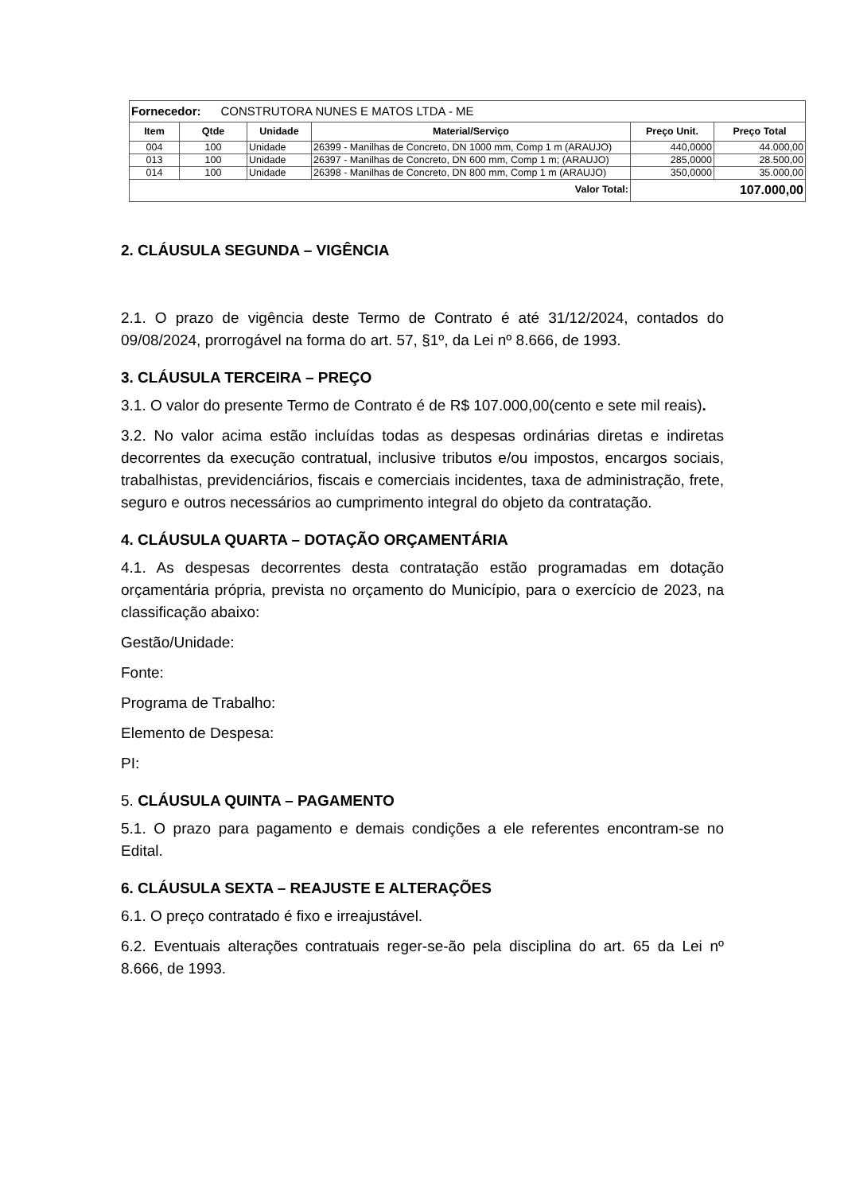| Fornecedor: CONSTRUTORA NUNES E MATOS LTDA - ME | | | | | |
| Item | Qtde | Unidade | Material/Serviço | Preço Unit. | Preço Total |
| 004 | 100 | Unidade | 26399 - Manilhas de Concreto, DN 1000 mm, Comp 1 m (ARAUJO) | 440,0000 | 44.000,00 |
| 013 | 100 | Unidade | 26397 - Manilhas de Concreto, DN 600 mm, Comp 1 m; (ARAUJO) | 285,0000 | 28.500,00 |
| 014 | 100 | Unidade | 26398 - Manilhas de Concreto, DN 800 mm, Comp 1 m (ARAUJO) | 350,0000 | 35.000,00 |
| Valor Total: | | | | 107.000,00 | |
2. CLÁUSULA SEGUNDA – VIGÊNCIA
2.1. O prazo de vigência deste Termo de Contrato é até 31/12/2024, contados do 09/08/2024, prorrogável na forma do art. 57, §1º, da Lei nº 8.666, de 1993.
3. CLÁUSULA TERCEIRA – PREÇO
3.1. O valor do presente Termo de Contrato é de R$ 107.000,00(cento e sete mil reais).
3.2. No valor acima estão incluídas todas as despesas ordinárias diretas e indiretas decorrentes da execução contratual, inclusive tributos e/ou impostos, encargos sociais, trabalhistas, previdenciários, fiscais e comerciais incidentes, taxa de administração, frete, seguro e outros necessários ao cumprimento integral do objeto da contratação.
4. CLÁUSULA QUARTA – DOTAÇÃO ORÇAMENTÁRIA
4.1. As despesas decorrentes desta contratação estão programadas em dotação orçamentária própria, prevista no orçamento do Município, para o exercício de 2023, na classificação abaixo:
Gestão/Unidade:
Fonte:
Programa de Trabalho:
Elemento de Despesa:
PI:
5. CLÁUSULA QUINTA – PAGAMENTO
5.1. O prazo para pagamento e demais condições a ele referentes encontram-se no Edital.
6. CLÁUSULA SEXTA – REAJUSTE E ALTERAÇÕES
6.1. O preço contratado é fixo e irreajustável.
6.2. Eventuais alterações contratuais reger-se-ão pela disciplina do art. 65 da Lei nº 8.666, de 1993.